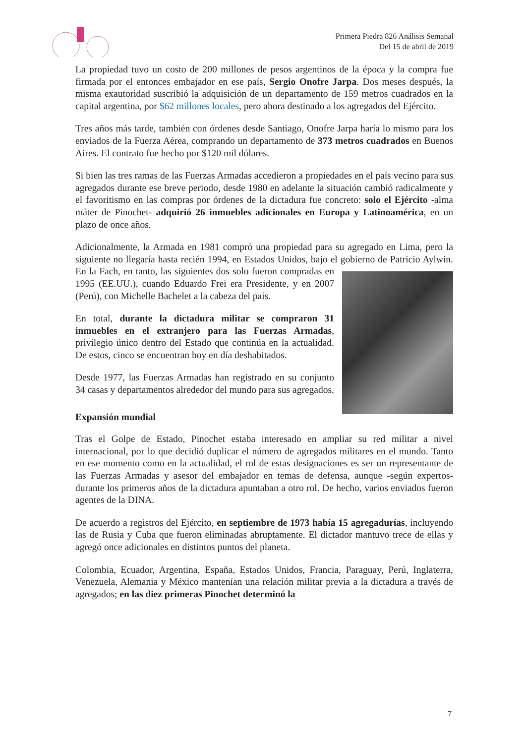Primera Piedra 826 Análisis Semanal
Del 15 de abril de 2019
La propiedad tuvo un costo de 200 millones de pesos argentinos de la época y la compra fue firmada por el entonces embajador en ese país, Sergio Onofre Jarpa. Dos meses después, la misma exautoridad suscribió la adquisición de un departamento de 159 metros cuadrados en la capital argentina, por $62 millones locales, pero ahora destinado a los agregados del Ejército.
Tres años más tarde, también con órdenes desde Santiago, Onofre Jarpa haría lo mismo para los enviados de la Fuerza Aérea, comprando un departamento de 373 metros cuadrados en Buenos Aires. El contrato fue hecho por $120 mil dólares.
Si bien las tres ramas de las Fuerzas Armadas accedieron a propiedades en el país vecino para sus agregados durante ese breve periodo, desde 1980 en adelante la situación cambió radicalmente y el favoritismo en las compras por órdenes de la dictadura fue concreto: solo el Ejército -alma máter de Pinochet- adquirió 26 inmuebles adicionales en Europa y Latinoamérica, en un plazo de once años.
Adicionalmente, la Armada en 1981 compró una propiedad para su agregado en Lima, pero la siguiente no llegaría hasta recién 1994, en Estados Unidos, bajo el gobierno de Patricio Aylwin. En la Fach, en tanto, las siguientes dos solo fueron compradas en 1995 (EE.UU.), cuando Eduardo Frei era Presidente, y en 2007 (Perú), con Michelle Bachelet a la cabeza del país.
En total, durante la dictadura militar se compraron 31 inmuebles en el extranjero para las Fuerzas Armadas, privilegio único dentro del Estado que continúa en la actualidad. De estos, cinco se encuentran hoy en día deshabitados.
Desde 1977, las Fuerzas Armadas han registrado en su conjunto 34 casas y departamentos alrededor del mundo para sus agregados.
Expansión mundial
Tras el Golpe de Estado, Pinochet estaba interesado en ampliar su red militar a nivel internacional, por lo que decidió duplicar el número de agregados militares en el mundo. Tanto en ese momento como en la actualidad, el rol de estas designaciones es ser un representante de las Fuerzas Armadas y asesor del embajador en temas de defensa, aunque -según expertos- durante los primeros años de la dictadura apuntaban a otro rol. De hecho, varios enviados fueron agentes de la DINA.
De acuerdo a registros del Ejército, en septiembre de 1973 había 15 agregadurías, incluyendo las de Rusia y Cuba que fueron eliminadas abruptamente. El dictador mantuvo trece de ellas y agregó once adicionales en distintos puntos del planeta.
Colombia, Ecuador, Argentina, España, Estados Unidos, Francia, Paraguay, Perú, Inglaterra, Venezuela, Alemania y México mantenían una relación militar previa a la dictadura a través de agregados; en las diez primeras Pinochet determinó la
7